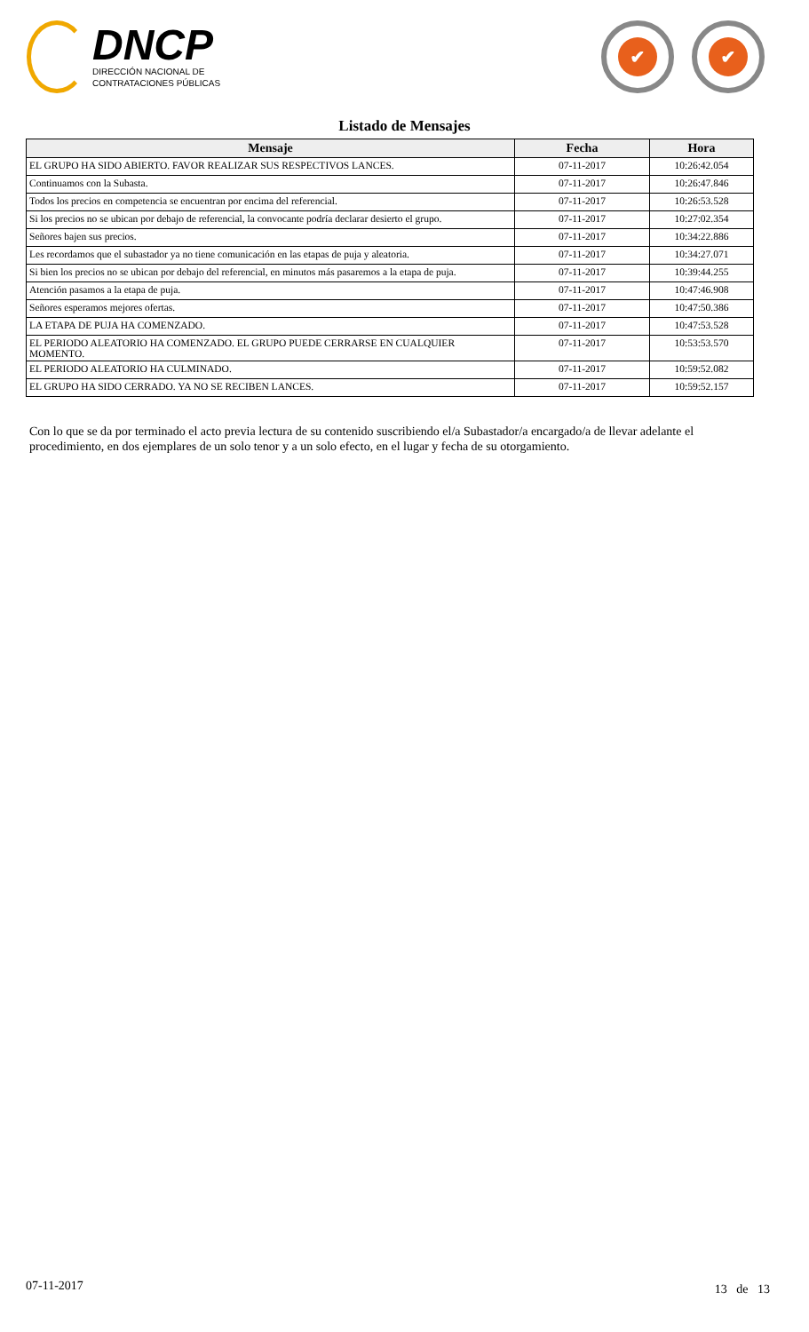DNCP
DIRECCIÓN NACIONAL DE
CONTRATACIONES PÚBLICAS
✔ ✔
Listado de Mensajes
| Mensaje | Fecha | Hora |
| --- | --- | --- |
| EL GRUPO HA SIDO ABIERTO. FAVOR REALIZAR SUS RESPECTIVOS LANCES. | 07-11-2017 | 10:26:42.054 |
| Continuamos con la Subasta. | 07-11-2017 | 10:26:47.846 |
| Todos los precios en competencia se encuentran por encima del referencial. | 07-11-2017 | 10:26:53.528 |
| Si los precios no se ubican por debajo de referencial, la convocante podría declarar desierto el grupo. | 07-11-2017 | 10:27:02.354 |
| Señores bajen sus precios. | 07-11-2017 | 10:34:22.886 |
| Les recordamos que el subastador ya no tiene comunicación en las etapas de puja y aleatoria. | 07-11-2017 | 10:34:27.071 |
| Si bien los precios no se ubican por debajo del referencial, en minutos más pasaremos a la etapa de puja. | 07-11-2017 | 10:39:44.255 |
| Atención pasamos a la etapa de puja. | 07-11-2017 | 10:47:46.908 |
| Señores esperamos mejores ofertas. | 07-11-2017 | 10:47:50.386 |
| LA ETAPA DE PUJA HA COMENZADO. | 07-11-2017 | 10:47:53.528 |
| EL PERIODO ALEATORIO HA COMENZADO. EL GRUPO PUEDE CERRARSE EN CUALQUIER MOMENTO. | 07-11-2017 | 10:53:53.570 |
| EL PERIODO ALEATORIO HA CULMINADO. | 07-11-2017 | 10:59:52.082 |
| EL GRUPO HA SIDO CERRADO. YA NO SE RECIBEN LANCES. | 07-11-2017 | 10:59:52.157 |
Con lo que se da por terminado el acto previa lectura de su contenido suscribiendo el/a Subastador/a encargado/a de llevar adelante el procedimiento, en dos ejemplares de un solo tenor y a un solo efecto, en el lugar y fecha de su otorgamiento.
07-11-2017 13 de 13